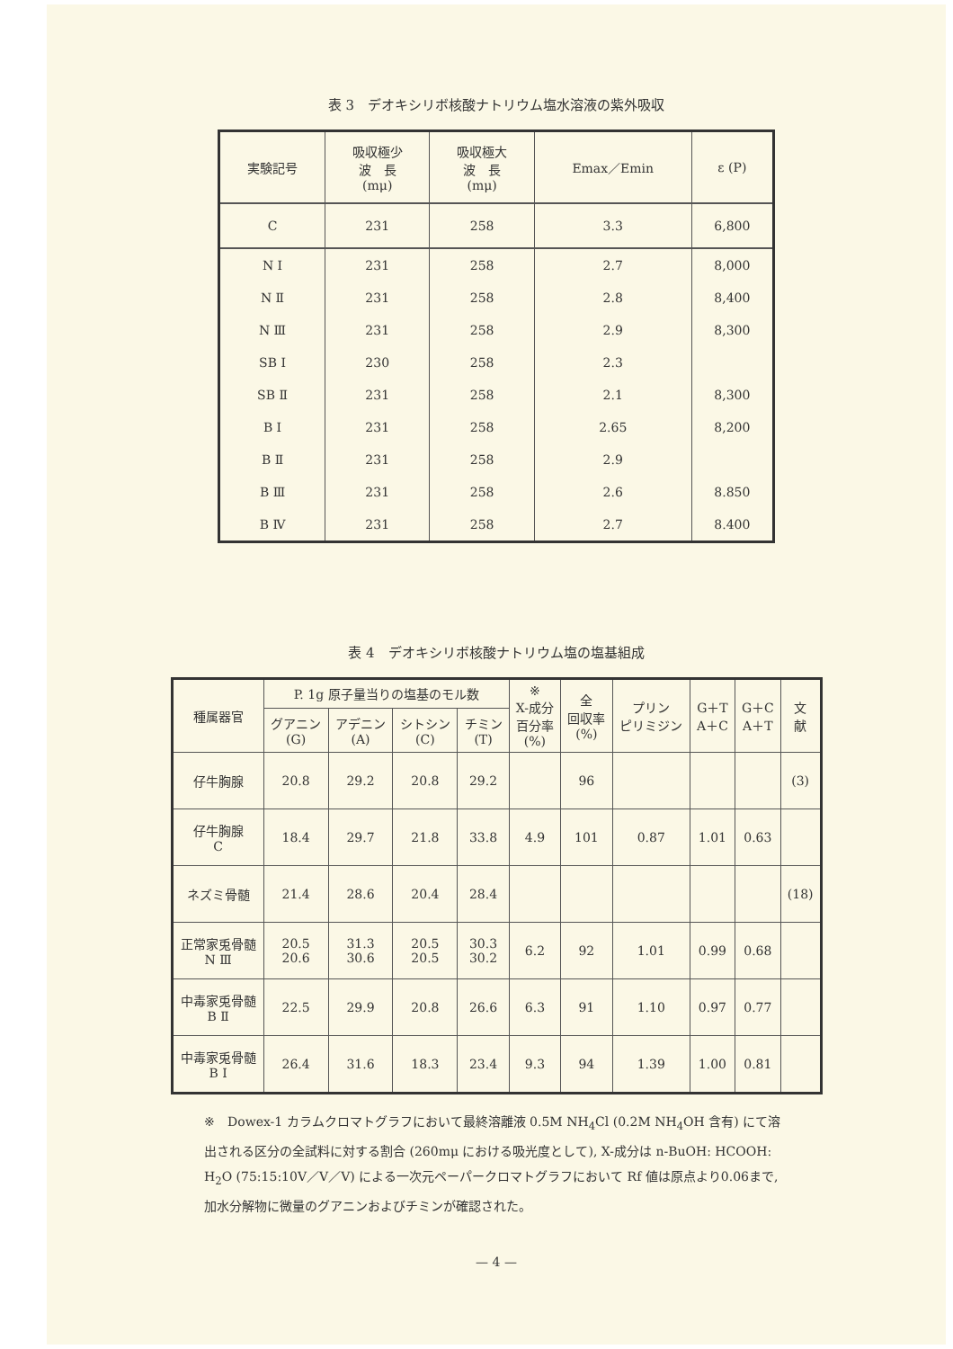表 3　デオキシリボ核酸ナトリウム塩水溶液の紫外吸収
| 実験記号 | 吸収極少 波 長 (mμ) | 吸収極大 波 長 (mμ) | Emax／Emin | ε (P) |
| --- | --- | --- | --- | --- |
| C | 231 | 258 | 3.3 | 6,800 |
| N Ⅰ | 231 | 258 | 2.7 | 8,000 |
| N Ⅱ | 231 | 258 | 2.8 | 8,400 |
| N Ⅲ | 231 | 258 | 2.9 | 8,300 |
| SB Ⅰ | 230 | 258 | 2.3 | |
| SB Ⅱ | 231 | 258 | 2.1 | 8,300 |
| B Ⅰ | 231 | 258 | 2.65 | 8,200 |
| B Ⅱ | 231 | 258 | 2.9 | |
| B Ⅲ | 231 | 258 | 2.6 | 8.850 |
| B Ⅳ | 231 | 258 | 2.7 | 8.400 |
表 4　デオキシリボ核酸ナトリウム塩の塩基組成
| 種属器官 | P. 1g 原子量当りの塩基のモル数 | | | | ※ X-成分 百分率 (%) | 全 回収率 (%) | プリン ピリミジン | G＋T A＋C | G＋C A＋T | 文 献 |
| --- | --- | --- | --- | --- | --- | --- | --- | --- | --- | --- |
| | グアニン (G) | アデニン (A) | シトシン (C) | チミン (T) | | | | | | |
| 仔牛胸腺 | 20.8 | 29.2 | 20.8 | 29.2 | | 96 | | | | (3) |
| 仔牛胸腺 C | 18.4 | 29.7 | 21.8 | 33.8 | 4.9 | 101 | 0.87 | 1.01 | 0.63 | |
| ネズミ骨髄 | 21.4 | 28.6 | 20.4 | 28.4 | | | | | | (18) |
| 正常家兎骨髄 N Ⅲ | 20.5 20.6 | 31.3 30.6 | 20.5 20.5 | 30.3 30.2 | 6.2 | 92 | 1.01 | 0.99 | 0.68 | |
| 中毒家兎骨髄 B Ⅱ | 22.5 | 29.9 | 20.8 | 26.6 | 6.3 | 91 | 1.10 | 0.97 | 0.77 | |
| 中毒家兎骨髄 B Ⅰ | 26.4 | 31.6 | 18.3 | 23.4 | 9.3 | 94 | 1.39 | 1.00 | 0.81 | |
※　Dowex-1 カラムクロマトグラフにおいて最終溶離液 0.5M NH<sub>4</sub>Cl (0.2M NH<sub>4</sub>OH 含有) にて溶出される区分の全試料に対する割合 (260mμ における吸光度として), X-成分は n-BuOH: HCOOH: H<sub>2</sub>O (75:15:10V／V／V) による一次元ペーパークロマトグラフにおいて Rf 値は原点より0.06まで, 加水分解物に微量のグアニンおよびチミンが確認された。
— 4 —